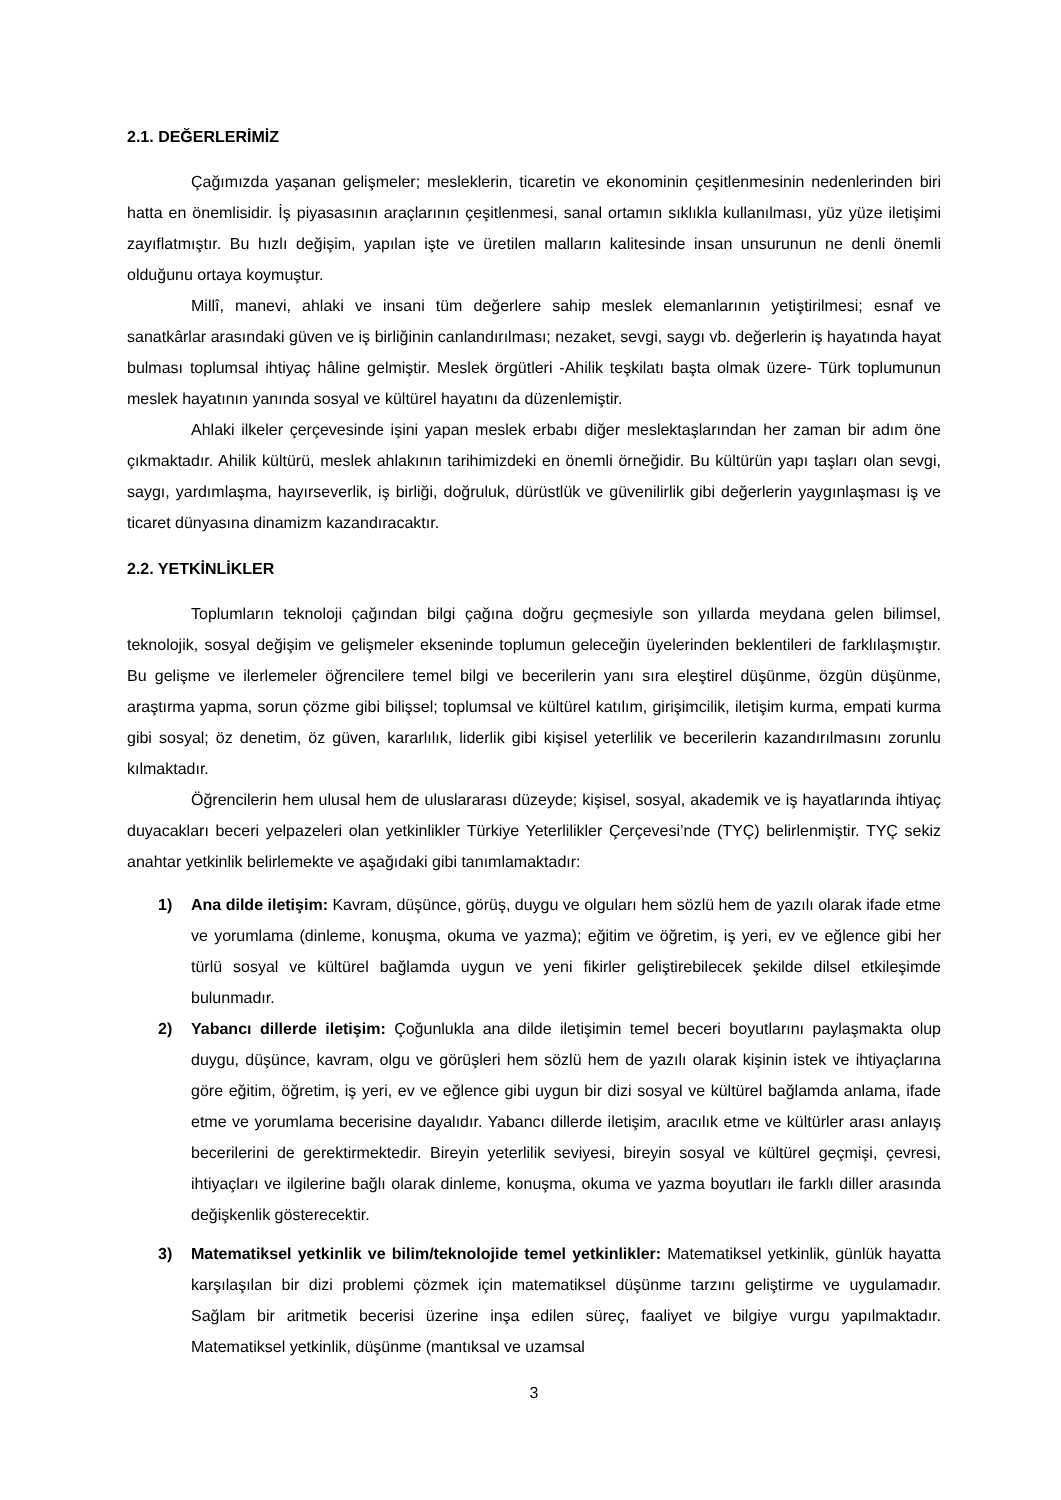2.1. DEĞERLERİMİZ
Çağımızda yaşanan gelişmeler; mesleklerin, ticaretin ve ekonominin çeşitlenmesinin nedenlerinden biri hatta en önemlisidir. İş piyasasının araçlarının çeşitlenmesi, sanal ortamın sıklıkla kullanılması, yüz yüze iletişimi zayıflatmıştır. Bu hızlı değişim, yapılan işte ve üretilen malların kalitesinde insan unsurunun ne denli önemli olduğunu ortaya koymuştur.
Millî, manevi, ahlaki ve insani tüm değerlere sahip meslek elemanlarının yetiştirilmesi; esnaf ve sanatkârlar arasındaki güven ve iş birliğinin canlandırılması; nezaket, sevgi, saygı vb. değerlerin iş hayatında hayat bulması toplumsal ihtiyaç hâline gelmiştir. Meslek örgütleri -Ahilik teşkilatı başta olmak üzere- Türk toplumunun meslek hayatının yanında sosyal ve kültürel hayatını da düzenlemiştir.
Ahlaki ilkeler çerçevesinde işini yapan meslek erbabı diğer meslektaşlarından her zaman bir adım öne çıkmaktadır. Ahilik kültürü, meslek ahlakının tarihimizdeki en önemli örneğidir. Bu kültürün yapı taşları olan sevgi, saygı, yardımlaşma, hayırseverlik, iş birliği, doğruluk, dürüstlük ve güvenilirlik gibi değerlerin yaygınlaşması iş ve ticaret dünyasına dinamizm kazandıracaktır.
2.2. YETKİNLİKLER
Toplumların teknoloji çağından bilgi çağına doğru geçmesiyle son yıllarda meydana gelen bilimsel, teknolojik, sosyal değişim ve gelişmeler ekseninde toplumun geleceğin üyelerinden beklentileri de farklılaşmıştır. Bu gelişme ve ilerlemeler öğrencilere temel bilgi ve becerilerin yanı sıra eleştirel düşünme, özgün düşünme, araştırma yapma, sorun çözme gibi bilişsel; toplumsal ve kültürel katılım, girişimcilik, iletişim kurma, empati kurma gibi sosyal; öz denetim, öz güven, kararlılık, liderlik gibi kişisel yeterlilik ve becerilerin kazandırılmasını zorunlu kılmaktadır.
Öğrencilerin hem ulusal hem de uluslararası düzeyde; kişisel, sosyal, akademik ve iş hayatlarında ihtiyaç duyacakları beceri yelpazeleri olan yetkinlikler Türkiye Yeterlilikler Çerçevesi’nde (TYÇ) belirlenmiştir. TYÇ sekiz anahtar yetkinlik belirlemekte ve aşağıdaki gibi tanımlamaktadır:
1) Ana dilde iletişim: Kavram, düşünce, görüş, duygu ve olguları hem sözlü hem de yazılı olarak ifade etme ve yorumlama (dinleme, konuşma, okuma ve yazma); eğitim ve öğretim, iş yeri, ev ve eğlence gibi her türlü sosyal ve kültürel bağlamda uygun ve yeni fikirler geliştirebilecek şekilde dilsel etkileşimde bulunmadır.
2) Yabancı dillerde iletişim: Çoğunlukla ana dilde iletişimin temel beceri boyutlarını paylaşmakta olup duygu, düşünce, kavram, olgu ve görüşleri hem sözlü hem de yazılı olarak kişinin istek ve ihtiyaçlarına göre eğitim, öğretim, iş yeri, ev ve eğlence gibi uygun bir dizi sosyal ve kültürel bağlamda anlama, ifade etme ve yorumlama becerisine dayalıdır. Yabancı dillerde iletişim, aracılık etme ve kültürler arası anlayış becerilerini de gerektirmektedir. Bireyin yeterlilik seviyesi, bireyin sosyal ve kültürel geçmişi, çevresi, ihtiyaçları ve ilgilerine bağlı olarak dinleme, konuşma, okuma ve yazma boyutları ile farklı diller arasında değişkenlik gösterecektir.
3) Matematiksel yetkinlik ve bilim/teknolojide temel yetkinlikler: Matematiksel yetkinlik, günlük hayatta karşılaşılan bir dizi problemi çözmek için matematiksel düşünme tarzını geliştirme ve uygulamadır. Sağlam bir aritmetik becerisi üzerine inşa edilen süreç, faaliyet ve bilgiye vurgu yapılmaktadır. Matematiksel yetkinlik, düşünme (mantıksal ve uzamsal
3